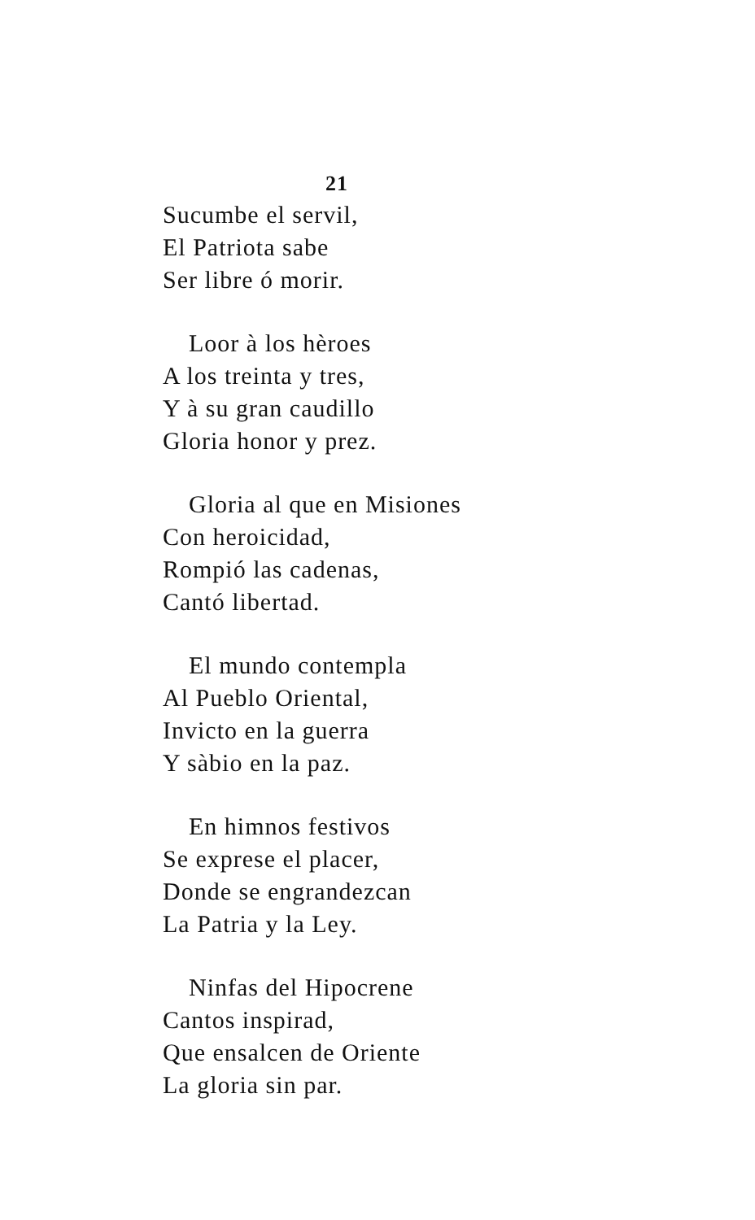21
Sucumbe el servil,
El Patriota sabe
Ser libre ó morir.
Loor à los hèroes
A los treinta y tres,
Y à su gran caudillo
Gloria honor y prez.
Gloria al que en Misiones
Con heroicidad,
Rompió las cadenas,
Cantó libertad.
El mundo contempla
Al Pueblo Oriental,
Invicto en la guerra
Y sàbio en la paz.
En himnos festivos
Se exprese el placer,
Donde se engrandezcan
La Patria y la Ley.
Ninfas del Hipocrene
Cantos inspirad,
Que ensalcen de Oriente
La gloria sin par.